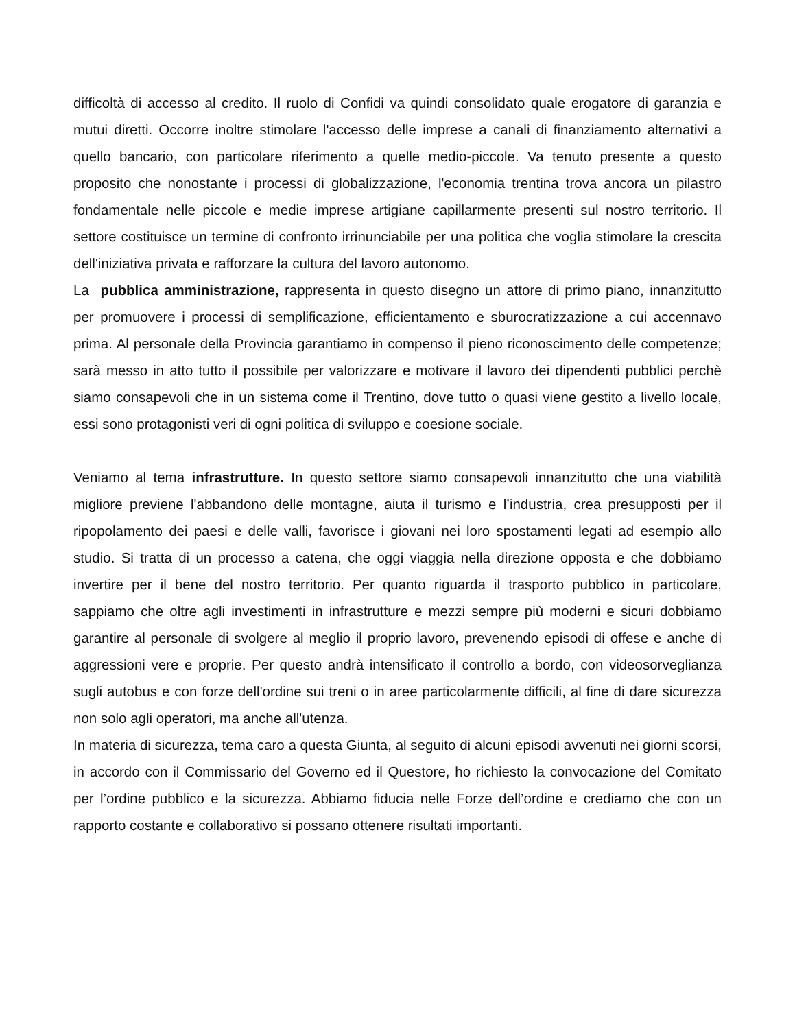difficoltà di accesso al credito. Il ruolo di Confidi va quindi consolidato quale erogatore di garanzia e mutui diretti. Occorre inoltre stimolare l'accesso delle imprese a canali di finanziamento alternativi a quello bancario, con particolare riferimento a quelle medio-piccole. Va tenuto presente a questo proposito che nonostante i processi di globalizzazione, l'economia trentina trova ancora un pilastro fondamentale nelle piccole e medie imprese artigiane capillarmente presenti sul nostro territorio. Il settore costituisce un termine di confronto irrinunciabile per una politica che voglia stimolare la crescita dell'iniziativa privata e rafforzare la cultura del lavoro autonomo.
La pubblica amministrazione, rappresenta in questo disegno un attore di primo piano, innanzitutto per promuovere i processi di semplificazione, efficientamento e sburocratizzazione a cui accennavo prima. Al personale della Provincia garantiamo in compenso il pieno riconoscimento delle competenze; sarà messo in atto tutto il possibile per valorizzare e motivare il lavoro dei dipendenti pubblici perchè siamo consapevoli che in un sistema come il Trentino, dove tutto o quasi viene gestito a livello locale, essi sono protagonisti veri di ogni politica di sviluppo e coesione sociale.
Veniamo al tema infrastrutture. In questo settore siamo consapevoli innanzitutto che una viabilità migliore previene l'abbandono delle montagne, aiuta il turismo e l’industria, crea presupposti per il ripopolamento dei paesi e delle valli, favorisce i giovani nei loro spostamenti legati ad esempio allo studio. Si tratta di un processo a catena, che oggi viaggia nella direzione opposta e che dobbiamo invertire per il bene del nostro territorio. Per quanto riguarda il trasporto pubblico in particolare, sappiamo che oltre agli investimenti in infrastrutture e mezzi sempre più moderni e sicuri dobbiamo garantire al personale di svolgere al meglio il proprio lavoro, prevenendo episodi di offese e anche di aggressioni vere e proprie. Per questo andrà intensificato il controllo a bordo, con videosorveglianza sugli autobus e con forze dell'ordine sui treni o in aree particolarmente difficili, al fine di dare sicurezza non solo agli operatori, ma anche all'utenza.
In materia di sicurezza, tema caro a questa Giunta, al seguito di alcuni episodi avvenuti nei giorni scorsi, in accordo con il Commissario del Governo ed il Questore, ho richiesto la convocazione del Comitato per l’ordine pubblico e la sicurezza. Abbiamo fiducia nelle Forze dell’ordine e crediamo che con un rapporto costante e collaborativo si possano ottenere risultati importanti.